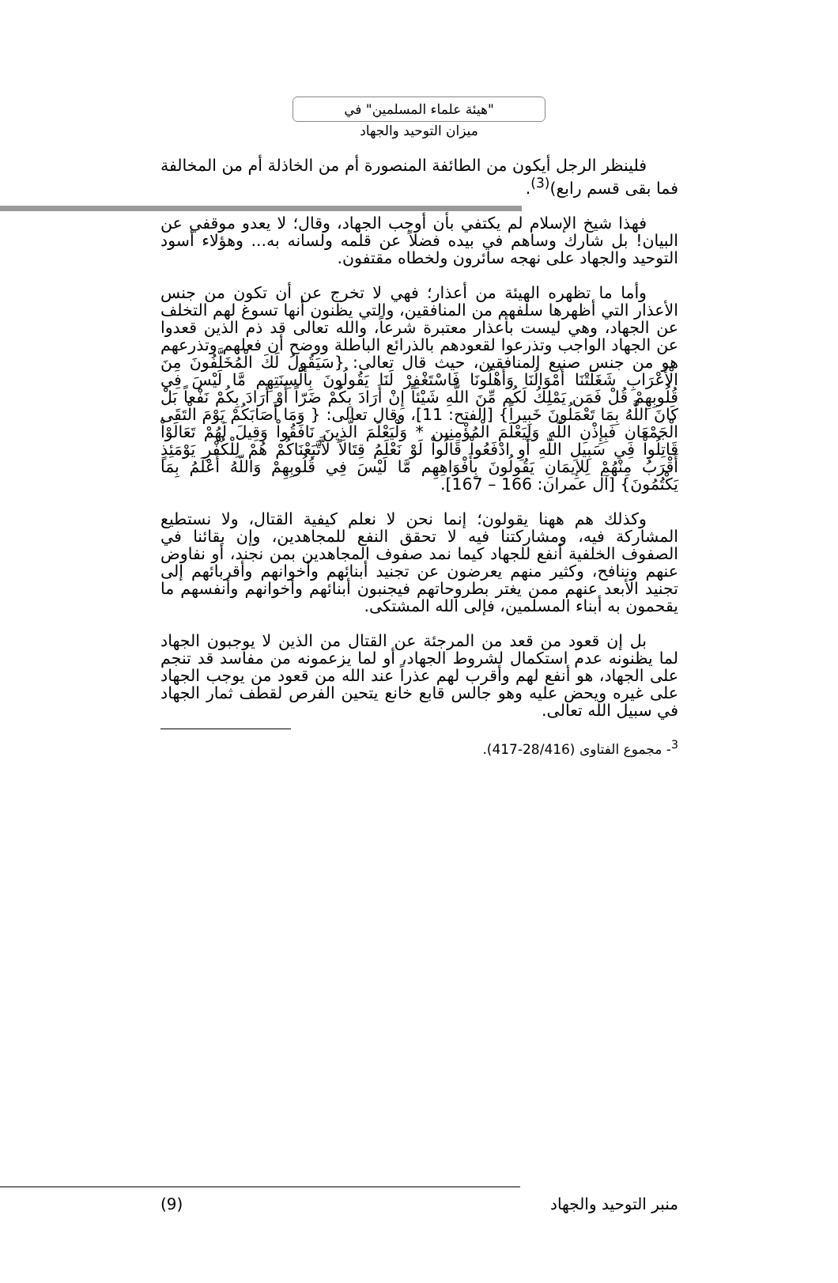"هيئة علماء المسلمين" في
ميزان التوحيد والجهاد
فلينظر الرجل أيكون من الطائفة المنصورة أم من الخاذلة أم من المخالفة فما بقى قسم رابع)<sup>(3)</sup>.
فهذا شيخ الإسلام لم يكتفي بأن أوجب الجهاد، وقال؛ لا يعدو موقفي عن البيان! بل شارك وساهم في بيده فضلاً عن قلمه ولسانه به... وهؤلاء أسود التوحيد والجهاد على نهجه سائرون ولخطاه مقتفون.
وأما ما تظهره الهيئة من أعذار؛ فهي لا تخرج عن أن تكون من جنس الأعذار التي أظهرها سلفهم من المنافقين، والتي يظنون أنها تسوغ لهم التخلف عن الجهاد، وهي ليست بأعذار معتبرة شرعاً، والله تعالى قد ذم الذين قعدوا عن الجهاد الواجب وتذرعوا لقعودهم بالذرائع الباطلة ووضح أن فعلهم وتذرعهم هو من جنس صنيع المنافقين، حيث قال تعالى: {سَيَقُولُ لَكَ الْمُخَلَّفُونَ مِنَ الْأَعْرَابِ شَغَلَتْنَا أَمْوَالُنَا وَأَهْلُونَا فَاسْتَغْفِرْ لَنَا يَقُولُونَ بِأَلْسِنَتِهِم مَّا لَيْسَ فِي قُلُوبِهِمْ قُلْ فَمَن يَمْلِكُ لَكُم مِّنَ اللَّهِ شَيْئاً إِنْ أَرَادَ بِكُمْ ضَرّاً أَوْ أَرَادَ بِكُمْ نَفْعاً بَلْ كَانَ اللَّهُ بِمَا تَعْمَلُونَ خَبِيراً} [الفتح: 11]، وقال تعالى: { وَمَا أَصَابَكُمْ يَوْمَ الْتَقَى الْجَمْعَانِ فَبِإِذْنِ اللّهِ وَلِيَعْلَمَ الْمُؤْمِنِين * وَلْيَعْلَمَ الَّذِينَ نَافَقُواْ وَقِيلَ لَهُمْ تَعَالَوْاْ قَاتِلُواْ فِي سَبِيلِ اللّهِ أَوِ ادْفَعُواْ قَالُواْ لَوْ نَعْلَمُ قِتَالاً لاَّتَّبَعْنَاكُمْ هُمْ لِلْكُفْرِ يَوْمَئِذٍ أَقْرَبُ مِنْهُمْ لِلإِيمَانِ يَقُولُونَ بِأَفْوَاهِهِم مَّا لَيْسَ فِي قُلُوبِهِمْ وَاللّهُ أَعْلَمُ بِمَا يَكْتُمُونَ} [آل عمران: 166 – 167].
وكذلك هم ههنا يقولون؛ إنما نحن لا نعلم كيفية القتال، ولا نستطيع المشاركة فيه، ومشاركتنا فيه لا تحقق النفع للمجاهدين، وإن بقائنا في الصفوف الخلفية أنفع للجهاد كيما نمد صفوف المجاهدين بمن نجند، أو نفاوض عنهم وننافح، وكثير منهم يعرضون عن تجنيد أبنائهم وأخوانهم وأقربائهم إلى تجنيد الأبعد عنهم ممن يغتر بطروحاتهم فيجنبون أبنائهم وأخوانهم وأنفسهم ما يقحمون به أبناء المسلمين، فإلى الله المشتكى.
بل إن قعود من قعد من المرجئة عن القتال من الذين لا يوجبون الجهاد لما يظنونه عدم استكمال لشروط الجهاد، أو لما يزعمونه من مفاسد قد تنجم على الجهاد، هو أنفع لهم وأقرب لهم عذراً عند الله من قعود من يوجب الجهاد على غيره ويحض عليه وهو جالس قابع خانع يتحين الفرص لقطف ثمار الجهاد في سبيل الله تعالى.
<sup>3</sup>- مجموع الفتاوى (28/416-417).
منبر التوحيد والجهاد (9)